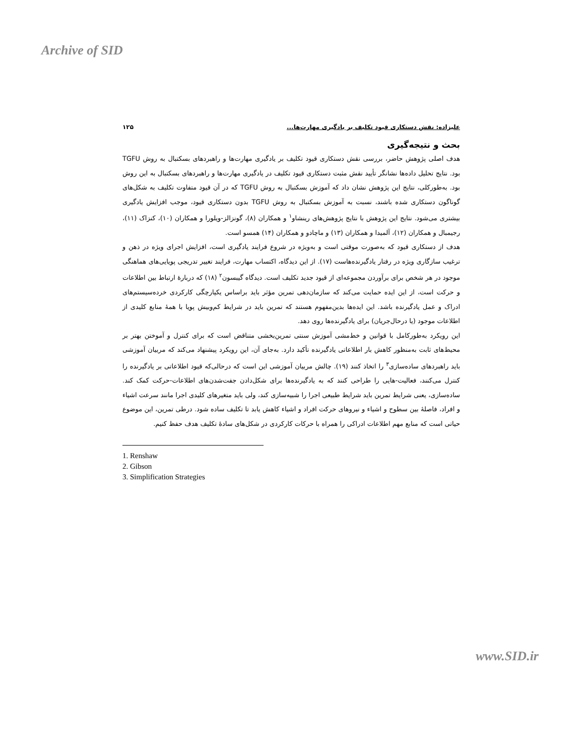Archive of SID
علیزاده: نقش دستکاری قیود تکلیف بر یادگیری مهارت‌ها... ۱۲۵
بحث و نتیجه‌گیری
هدف اصلی پژوهش حاضر، بررسی نقش دستکاری قیود تکلیف بر یادگیری مهارت‌ها و راهبردهای بسکتبال به روش TGFU بود. نتایج تحلیل داده‌ها نشانگر تأیید نقش مثبت دستکاری قیود تکلیف در یادگیری مهارت‌ها و راهبردهای بسکتبال به این روش بود. به‌طورکلی، نتایج این پژوهش نشان داد که آموزش بسکتبال به روش TGFU که در آن قیود متفاوت تکلیف به شکل‌های گوناگون دستکاری شده باشند، نسبت به آموزش بسکتبال به روش TGFU بدون دستکاری قیود، موجب افزایش یادگیری بیشتری می‌شود. نتایج این پژوهش با نتایج پژوهش‌های رینشاو<sup>۱</sup> و همکاران (۸)، گونزالز-ویلورا و همکاران (۱۰)، کنزاک (۱۱)، رجیمبال و همکاران (۱۲)، آلمیدا و همکاران (۱۳) و ماچادو و همکاران (۱۴) همسو است.
هدف از دستکاری قیود که به‌صورت موقتی است و به‌ویژه در شروع فرایند یادگیری است، افزایش اجرای ویژه در ذهن و ترغیب سازگاری ویژه در رفتار یادگیرنده‌هاست (۱۷). از این دیدگاه، اکتساب مهارت، فرایند تغییر تدریجی پویایی‌های هماهنگی موجود در هر شخص برای برآوردن مجموعه‌ای از قیود جدید تکلیف است. دیدگاه گیبسون<sup>۲</sup> (۱۸) که دربارهٔ ارتباط بین اطلاعات و حرکت است، از این ایده حمایت می‌کند که سازمان‌دهی تمرین مؤثر باید براساس یکپارچگی کارکردی خرده‌سیستم‌های ادراک و عمل یادگیرنده باشد. این ایده‌ها بدین‌مفهوم هستند که تمرین باید در شرایط کم‌وبیش پویا با همهٔ منابع کلیدی از اطلاعات موجود (یا درحال‌جریان) برای یادگیرنده‌ها روی دهد.
این رویکرد به‌طورکامل با قوانین و خط‌مشی آموزش سنتی تمرین‌بخشی متناقض است که برای کنترل و آموختن بهتر بر محیط‌های ثابت به‌منظور کاهش بار اطلاعاتی یادگیرنده تأکید دارد. به‌جای آن، این رویکرد پیشنهاد می‌کند که مربیان آموزشی باید راهبردهای ساده‌سازی<sup>۳</sup> را اتخاذ کنند (۱۹). چالش مربیان آموزشی این است که درحالی‌که قیود اطلاعاتی بر یادگیرنده را کنترل می‌کنند، فعالیت-هایی را طراحی کنند که به یادگیرنده‌ها برای شکل‌دادن جفت‌شدن‌های اطلاعات-حرکت کمک کند. ساده‌سازی، یعنی شرایط تمرین باید شرایط طبیعی اجرا را شبیه‌سازی کند، ولی باید متغیرهای کلیدی اجرا مانند سرعت اشیاء و افراد، فاصلهٔ بین سطوح و اشیاء و نیروهای حرکت افراد و اشیاء کاهش یابد تا تکلیف ساده شود. درطی تمرین، این موضوع حیاتی است که منابع مهم اطلاعات ادراکی را همراه با حرکات کارکردی در شکل‌های سادهٔ تکلیف هدف حفظ کنیم.
1. Renshaw
2. Gibson
3. Simplification Strategies
www.SID.ir